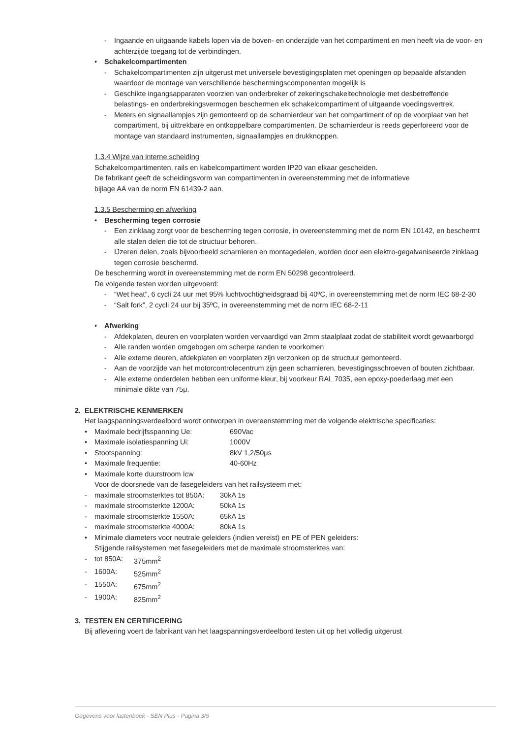- Ingaande en uitgaande kabels lopen via de boven- en onderzijde van het compartiment en men heeft via de voor- en achterzijde toegang tot de verbindingen.
• Schakelcompartimenten
- Schakelcompartimenten zijn uitgerust met universele bevestigingsplaten met openingen op bepaalde afstanden waardoor de montage van verschillende beschermingscomponenten mogelijk is
- Geschikte ingangsapparaten voorzien van onderbreker of zekeringschakeltechnologie met desbetreffende belastings- en onderbrekingsvermogen beschermen elk schakelcompartiment of uitgaande voedingsvertrek.
- Meters en signaallampjes zijn gemonteerd op de scharnierdeur van het compartiment of op de voorplaat van het compartiment, bij uittrekbare en ontkoppelbare compartimenten. De scharnierdeur is reeds geperforeerd voor de montage van standaard instrumenten, signaallampjes en drukknoppen.
1.3.4 Wijze van interne scheiding
Schakelcompartimenten, rails en kabelcompartiment worden IP20 van elkaar gescheiden.
De fabrikant geeft de scheidingsvorm van compartimenten in overeenstemming met de informatieve
bijlage AA van de norm EN 61439-2 aan.
1.3.5 Bescherming en afwerking
• Bescherming tegen corrosie
- Een zinklaag zorgt voor de bescherming tegen corrosie, in overeenstemming met de norm EN 10142, en beschermt alle stalen delen die tot de structuur behoren.
- IJzeren delen, zoals bijvoorbeeld scharnieren en montagedelen, worden door een elektro-gegalvaniseerde zinklaag tegen corrosie beschermd.
De bescherming wordt in overeenstemming met de norm EN 50298 gecontroleerd.
De volgende testen worden uitgevoerd:
- “Wet heat”, 6 cycli 24 uur met 95% luchtvochtigheidsgraad bij 40ºC, in overeenstemming met de norm IEC 68-2-30
- “Salt fork”, 2 cycli 24 uur bij 35ºC, in overeenstemming met de norm IEC 68-2-11
• Afwerking
- Afdekplaten, deuren en voorplaten worden vervaardigd van 2mm staalplaat zodat de stabiliteit wordt gewaarborgd
- Alle randen worden omgebogen om scherpe randen te voorkomen
- Alle externe deuren, afdekplaten en voorplaten zijn verzonken op de structuur gemonteerd.
- Aan de voorzijde van het motorcontrolecentrum zijn geen scharnieren, bevestigingsschroeven of bouten zichtbaar.
- Alle externe onderdelen hebben een uniforme kleur, bij voorkeur RAL 7035, een epoxy-poederlaag met een minimale dikte van 75μ.
2. ELEKTRISCHE KENMERKEN
Het laagspanningsverdeelbord wordt ontworpen in overeenstemming met de volgende elektrische specificaties:
• Maximale bedrijfsspanning Ue: 690Vac
• Maximale isolatiespanning Ui: 1000V
• Stootspanning: 8kV 1,2/50μs
• Maximale frequentie: 40-60Hz
• Maximale korte duurstroom Icw
Voor de doorsnede van de fasegeleiders van het railsysteem met:
- maximale stroomsterktes tot 850A: 30kA 1s
- maximale stroomsterkte 1200A: 50kA 1s
- maximale stroomsterkte 1550A: 65kA 1s
- maximale stroomsterkte 4000A: 80kA 1s
• Minimale diameters voor neutrale geleiders (indien vereist) en PE of PEN geleiders:
Stijgende railsystemen met fasegeleiders met de maximale stroomsterktes van:
- tot 850A: 375mm<sup>2</sup>
- 1600A: 525mm<sup>2</sup>
- 1550A: 675mm<sup>2</sup>
- 1900A: 825mm<sup>2</sup>
3. TESTEN EN CERTIFICERING
Bij aflevering voert de fabrikant van het laagspanningsverdeelbord testen uit op het volledig uitgerust
Gegevens voor lastenboek - SEN Plus - Pagina 3/5